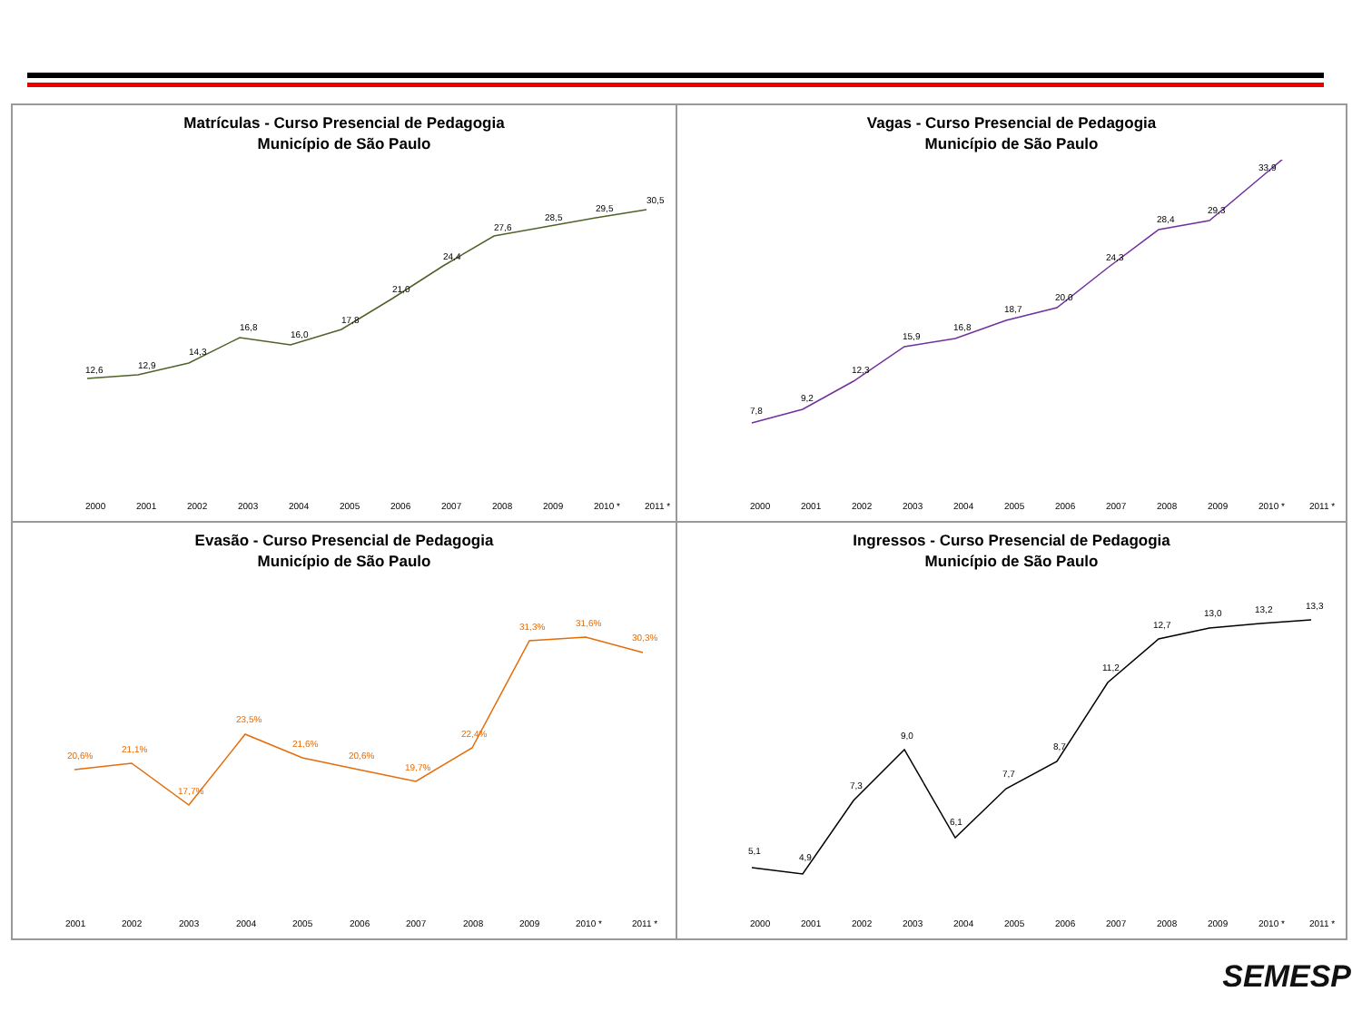Matrículas - Curso Presencial de Pedagogia
Município de São Paulo
12,6
12,9
14,3
16,8
16,0
17,8
21,0
24,4
27,6
28,5
29,5
30,5
2000
2001
2002
2003
2004
2005
2006
2007
2008
2009
2010 *
2011 *
Vagas - Curso Presencial de Pedagogia
Município de São Paulo
7,8
9,2
12,3
15,9
16,8
18,7
20,0
24,3
28,4
29,3
33,9
2000
2001
2002
2003
2004
2005
2006
2007
2008
2009
2010 *
2011 *
Evasão - Curso Presencial de Pedagogia
Município de São Paulo
20,6%
21,1%
17,7%
23,5%
21,6%
20,6%
19,7%
22,4%
31,3%
31,6%
30,3%
2001
2002
2003
2004
2005
2006
2007
2008
2009
2010 *
2011 *
Ingressos - Curso Presencial de Pedagogia
Município de São Paulo
5,1
4,9
7,3
9,0
6,1
7,7
8,7
11,2
12,7
13,0
13,2
13,3
2000
2001
2002
2003
2004
2005
2006
2007
2008
2009
2010 *
2011 *
SEMESP